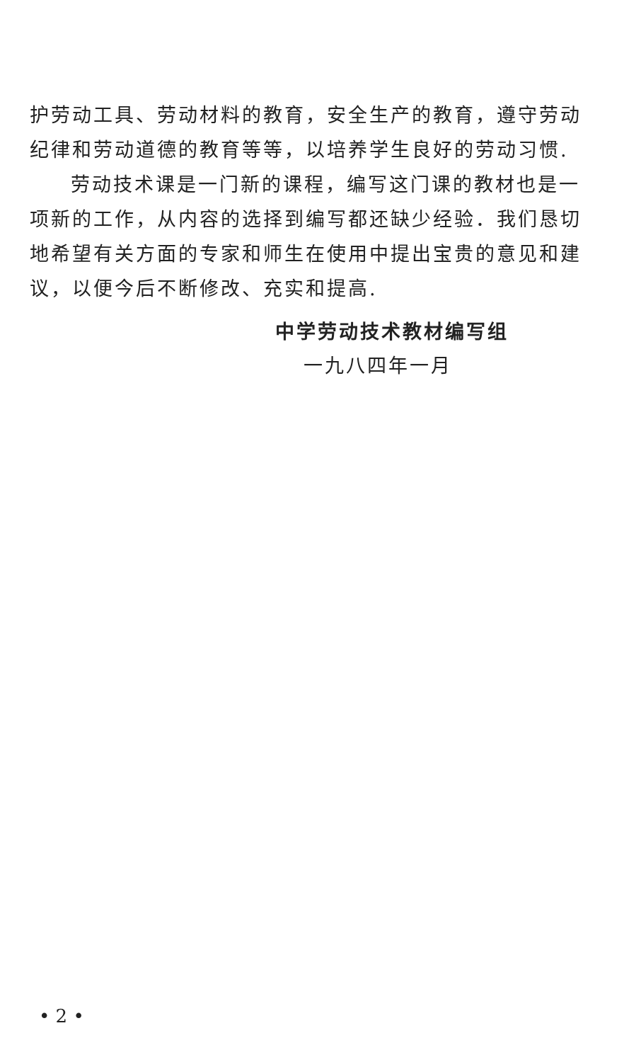护劳动工具、劳动材料的教育，安全生产的教育，遵守劳动纪律和劳动道德的教育等等，以培养学生良好的劳动习惯.
劳动技术课是一门新的课程，编写这门课的教材也是一项新的工作，从内容的选择到编写都还缺少经验．我们恳切地希望有关方面的专家和师生在使用中提出宝贵的意见和建议，以便今后不断修改、充实和提高.
中学劳动技术教材编写组
一九八四年一月
• 2 •